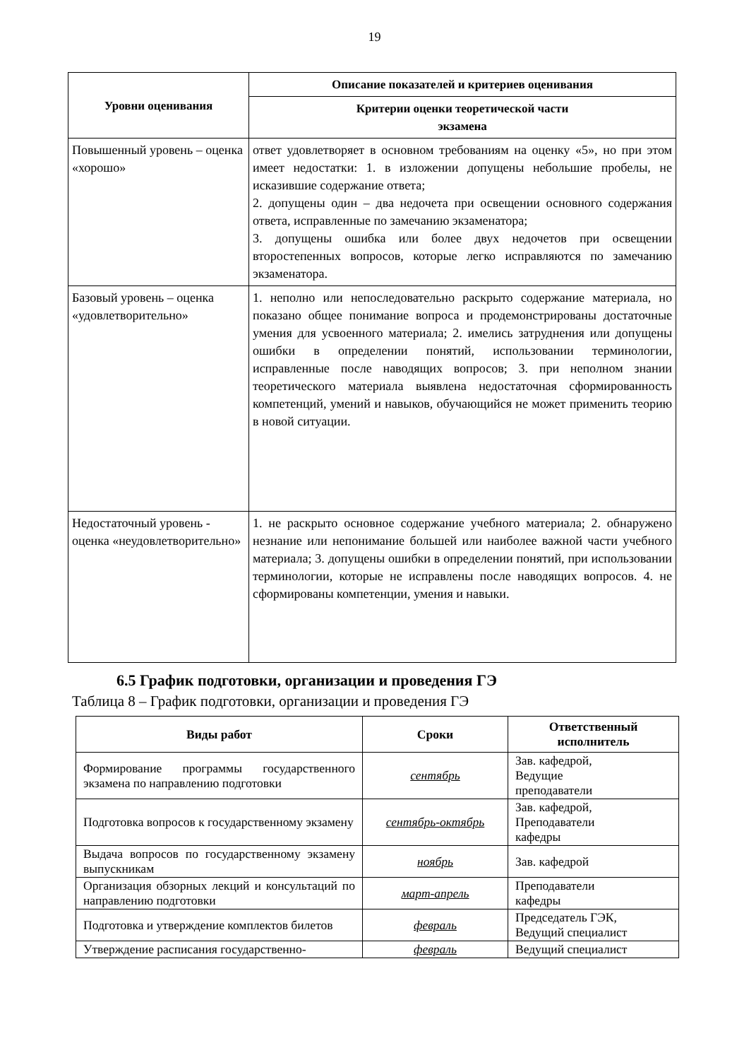19
| Уровни оценивания | Описание показателей и критериев оценивания |
| --- | --- |
| | Критерии оценки теоретической части экзамена |
| Повышенный уровень – оценка «хорошо» | ответ удовлетворяет в основном требованиям на оценку «5», но при этом имеет недостатки: 1. в изложении допущены небольшие пробелы, не исказившие содержание ответа; 2. допущены один – два недочета при освещении основного содержания ответа, исправленные по замечанию экзаменатора; 3. допущены ошибка или более двух недочетов при освещении второстепенных вопросов, которые легко исправляются по замечанию экзаменатора. |
| Базовый уровень – оценка «удовлетворительно» | 1. неполно или непоследовательно раскрыто содержание материала, но показано общее понимание вопроса и продемонстрированы достаточные умения для усвоенного материала; 2. имелись затруднения или допущены ошибки в определении понятий, использовании терминологии, исправленные после наводящих вопросов; 3. при неполном знании теоретического материала выявлена недостаточная сформированность компетенций, умений и навыков, обучающийся не может применить теорию в новой ситуации. |
| Недостаточный уровень - оценка «неудовлетворительно» | 1. не раскрыто основное содержание учебного материала; 2. обнаружено незнание или непонимание большей или наиболее важной части учебного материала; 3. допущены ошибки в определении понятий, при использовании терминологии, которые не исправлены после наводящих вопросов. 4. не сформированы компетенции, умения и навыки. |
6.5 График подготовки, организации и проведения ГЭ
Таблица 8 – График подготовки, организации и проведения ГЭ
| Виды работ | Сроки | Ответственный исполнитель |
| --- | --- | --- |
| Формирование программы государственного экзамена по направлению подготовки | сентябрь | Зав. кафедрой, Ведущие преподаватели |
| Подготовка вопросов к государственному экзамену | сентябрь-октябрь | Зав. кафедрой, Преподаватели кафедры |
| Выдача вопросов по государственному экзамену выпускникам | ноябрь | Зав. кафедрой |
| Организация обзорных лекций и консультаций по направлению подготовки | март-апрель | Преподаватели кафедры |
| Подготовка и утверждение комплектов билетов | февраль | Председатель ГЭК, Ведущий специалист |
| Утверждение расписания государственно- | февраль | Ведущий специалист |